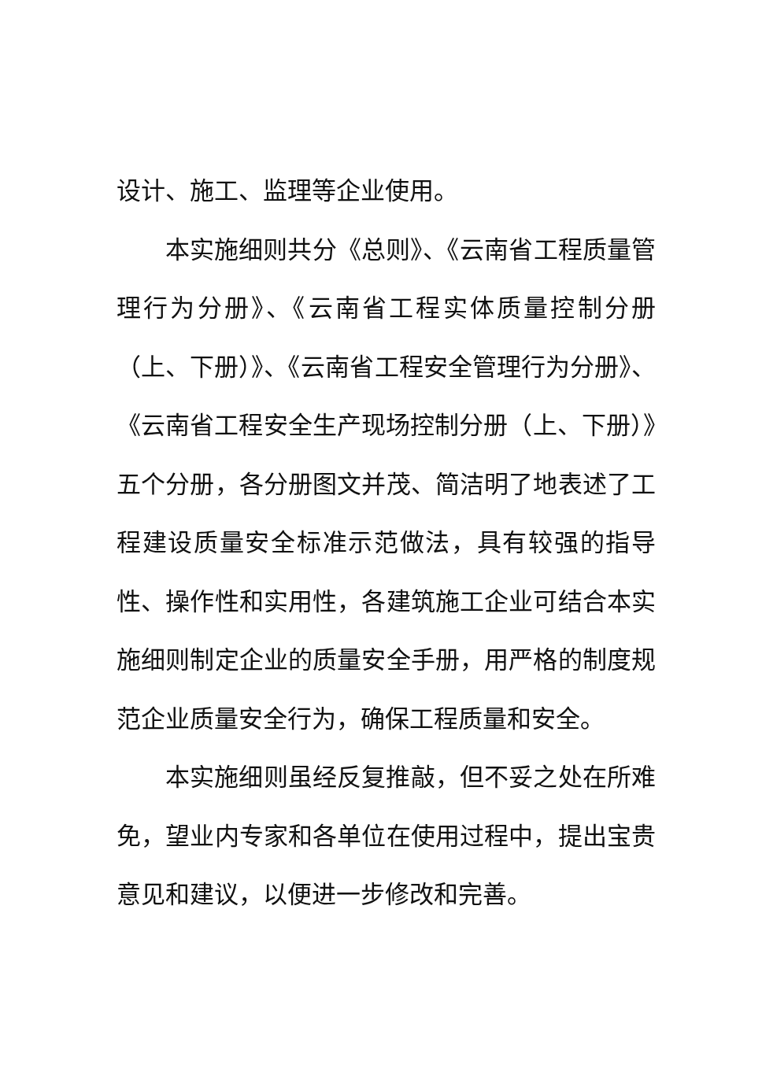设计、施工、监理等企业使用。
本实施细则共分《总则》、《云南省工程质量管理行为分册》、《云南省工程实体质量控制分册（上、下册）》、《云南省工程安全管理行为分册》、《云南省工程安全生产现场控制分册（上、下册）》五个分册，各分册图文并茂、简洁明了地表述了工程建设质量安全标准示范做法，具有较强的指导性、操作性和实用性，各建筑施工企业可结合本实施细则制定企业的质量安全手册，用严格的制度规范企业质量安全行为，确保工程质量和安全。
本实施细则虽经反复推敲，但不妥之处在所难免，望业内专家和各单位在使用过程中，提出宝贵意见和建议，以便进一步修改和完善。